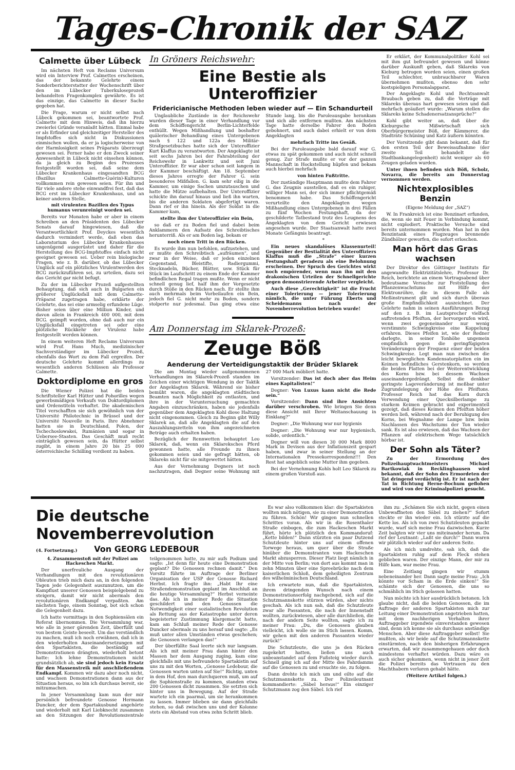Tages-Chronik der SAZ
Calmette über Lübeck
Im nächsten Heft von Reclams Universum wird ein Interview Prof. Calmettes erscheinen, das der bekannte Gelehrte einem Sonderberichterstatter der Wochenschrift über den im Lübecker Tuberkuloseprozeß behandelten Fragenkomplex gewährte. Es ist das einzige, das Calmette in dieser Sache gegeben hat.
Die Frage, warum er nicht selbst nach Lübeck gekommen sei, beantwortete Prof. Calmette mit dem Hinweis, daß ihn hierzu zweierlei Gründe veranlaßt hätten. Einmal habe er als Erfinder und gleichzeitiger Hersteller des Impfstoffes sich nicht in Diskussionen einmischen wollen, da er ja logischerweise von der Harmlosigkeit seines Präparats überzeugt gewesen sei. Ferner habe er den Zweck seiner Anwesenheit in Lübeck nicht einsehen können, da ja gleich zu Beginn des Prozesses festgestellt worden sei, daß seine dem Lübecker Krankenhaus eingesandten BCG (Bazillus Calmette-Guérin)-Kulturen vollkommen rein gewesen seien. Für ihn und für viele andere stehe einwandfrei fest, daß das BCG erst im Lübecker Krankenhaus, und an keiner anderen Stelle,
mit virulenten Bazillen des Typus humanus verunreinigt worden sei.
Bereits vor Monaten habe er aber in einem Schreiben an den Präsidenten des Lübecker Senats darauf hingewiesen, daß die Verantwortlichkeit Prof. Deyckes wesentlich dadurch vermindert werde, daß eben das Laboratorium des Lübecker Krankenhauses ungenügend ausgerüstet und daher für die Herstellung des BCG-Impfstoffes einfach nicht geeignet gewesen sei. Ueber rein biologische Fragen, wie z. B. darüber, ob das Lübecker Unglück auf ein plötzliches Virulentwerden des BCG zurückzuführen sei, zu urteilen, dazu sei das Gericht gar nicht befugt.
Zu der im Lübecker Prozeß aufgestellten Behauptung, daß sich auch in Bulgarien ein größerer Unglücksfall mit dem Calmette-Präparat zugetragen habe, erklärte der Gelehrte, das sei eine armselig erfundene Lüge. Bisher seien über eine Million Kinder, und davon allein in Frankreich 400 000, mit dem BCG. geimpft worden, ohne daß auch nur ein Unglücksfall eingetreten sei oder eine plötzliche Rückkehr der Virulenz habe festgestellt werden können.
In einem weiteren Heft Reclams Universum wird Prof. Hans Much, medizinischer Sachverständiger im Lübecker Prozeß, ebenfalls das Wort zu dem Fall ergreifen. Der deutsche Gelehrte kommt allerdings zu wesentlich anderen Schlüssen als Professor Calmette.
Doktordiplome en gros
Die Wiener Polizei hat die beiden Schriftsteller Karl Hütter und Pohorilles wegen gewerbsmäßigen Verkaufs von Doktordiplomen und Ordenstiteln verhaftet. Die akademischen Titel verschafften sie sich gewöhnlich von der Université Philotechnic in Brüssel und der Université Nouvelle in Paris. Ihre Abnehmer hatten sie in Deutschland, Polen, der Tschechoslowakei, Rumänien und sogar in Uebersee-Staaten. Das Geschäft muß recht einträglich gewesen sein, da Hütter selbst zugibt, in einem Jahre 20 bis 25 000 österreichische Schilling verdient zu haben.
In Gröners Reichswehr:
Eine Bestie als Unteroffizier
Fridericianische Methoden leben wieder auf — Ein Schandurteil
Unglaubliche Zustände in der Reichswehr wurden dieser Tage in einer Verhandlung vor dem Schöffengericht Berlin-Lichterfelde enthüllt. Wegen Mißhandlung und boshafter quälerischer Behandlung eines Untergebenen nach § 122 und 122a des Militär-Strafgesetzbuches hatte sich der Unteroffizier Kurt Klaffus zu verantworten. Der Angeklagte ist seit sechs Jahren bei der Fahrabteilung der Reichswehr in Lankwitz und seit Juni Unteroffizier. Er war aber schon seit langem in der Kammer beschäftigt. Am 18. September dieses Jahres erregte der Fahrer G. sein besonderes Mißfallen. G. kam sehr eilig in die Kammer, um einige Sachen umzutauschen und hatte die Mütze aufbehalten. Der Unteroffizier schickte ihn darauf hinaus und ließ ihn warten, bis die anderen Soldaten abgefertigt waren. Dann rief er ihn hinein. Als der Soldat in die Kammer kam,
stellte ihm der Unteroffizier ein Bein,
so daß er zu Boden fiel und dabei beim Anklammern den Aufsatz des Schreibtisches herunterriß. Als er am Boden lag, bekam er
noch einen Tritt in den Rücken.
Es wurde ihm nun befohlen, aufzustehen, und er mußte den Schreibtisch „aufräumen“, und zwar in der Weise, daß er jeden einzelnen Gegenstand, Bleistifte, Radiergummi, Stecknadeln, Bücher, Blätter, usw. Stück für Stück im Laufschritt zu einem Ende der Kammer befindlichen Regal tragen mußte. Wenn er nicht schnell genug lief, half ihm der Vorgesetzte durch Stöße in den Rücken nach. Er stellte ihm auch mehrmals beim Vorbeilaufen ein Bein, jedoch fiel G. nicht mehr zu Boden, sondern stolperte nur jedesmal. Das ging etwa eine Stunde lang, bis die Paroleausgabe herankam und sich alle entfernen mußten. Am nächsten Tage hatte derselbe Fahrer den Boden gebohnert, und auch dabei erhielt er von dem Angeklagten
mehrfach Tritte ins Gesäß.
Bei der Paroleausgabe bald darauf war G. etwas zu spät gekommen und auch nicht schnell genug. Zur Strafe mußte er vor der ganzen Mannschaft in Hockstellung hüpfen und bekam auch hierbei mehrfach
von hinten Fußtritte.
Der zuständige Hauptmann mußte dem Fahrer G. das Zeugnis ausstellen, daß es ein ruhiger, williger Mann sei, der sich immer pflichtgemäß benommen habe. Das Schöffengericht verurteilte den Angeklagten wegen Mißhandlung eines Untergebenen in drei Fällen zu fünf Wochen Festungshaft, da der geschilderte Tatbestand trotz des Leugnens des Angeklagten von dem Gericht erwiesen angesehen wurde. Der Staatsanwalt hatte zwei Monate Gefängnis beantragt.
*
Ein neues skandalöses Klassenurteil! Gegenüber der Bestialität des Unteroffiziers Klaffus muß die „Strafe“ einer kurzen Festungshaft geradezu als eine Belohnung erscheinen. Der Spruch des Gerichtes wirkt noch empörender, wenn man ihn mit den drakonischen Urteilen der Schnellgerichte gegen demonstrierende Arbeiter vergleicht.
Auch diese „Gerechtigkeit“ ist die Frucht einer Tolerierung — jener Tolerierung nämlich, die unter Führung Eberts und Scheidemanns nach der Novemberrevolution betrieben wurde!
Am Donnerstag im Sklarek-Prozeß:
Zeuge Böß
Aenderung der Verteidigungstaktik der Brüder Sklarek
Die am Montag wieder aufgenommenen Verhandlungen im Sklarek-Prozeß standen im Zeichen einer wichtigen Wendung in der Taktik der Angeklagten Sklarek. Während sie bisher bemüht waren, die angeklagten städtischen Beamten nach Möglichkeit zu entlasten, und ihre in der Voruntersuchung gemachten Angaben einzuschränken, haben sie jedenfalls gegenüber dem Angeklagten Kohl diese Haltung nicht eingenommen. Gleich zu Beginn gibt Willy Sklarek an, daß alle Angeklagten die auf den Auszahlungszetteln von ihm angezeichneten Beträge auch erhalten haben.
Bezüglich der Rennwetten behauptet Leo Sklarek, daß, wenn ein Sklareksches Pferd gewonnen hatte, alle Freunde zu ihnen gekommen seien und sie gefragt hätten, ob Sklareks nicht für sie mitgewettet hätten.
Aus der Vernehmung Degners ist noch nachzutragen, daß Degner seine Wohnung mit 27 000 Mark möbliert hatte.
Vorsitzender: Das ist doch aber das Heim eines Kapitalisten!“
Degner: Von Luxus kann nicht die Rede sein.“
Vorsitzender: Dann sind ihre Ansichten darüber verschroben. Wie bringen Sie denn diese Ansicht mit Ihrer Weltanschauung in Einklang?“
Degner: „Die Wohnung war nur hygienis
Degner: „Die Wohnung war nur hygienisch, solide, ordentlich.“
Degner will von diesen 30 000 Mark 8000 Mark in Devisen aus der Inflationszeit gespart haben, und zwar in seiner Stellung an der Internationalen Pressekorrespondenz!!! Den Rest hat angeblich seine Mutter ihm gegeben.
Bei der Vernehmung Kohls holt Leo Sklarek zu einem großen Vorstoß aus.
Er erklärt, der Kommunalpolitiker Kohl sei mit ihm gut befreundet gewesen und könne darüber Auskunft geben, daß Sklareks von Kieburg betrogen worden seien, einen großen Teil schlechter, unbrauchbarer Waren übernehmen mußten, ebenso den sehr kostspieligen Personalapparat.
Der Angeklagte Kohl und Rechtsanwalt Braubach geben zu, daß die Verträge mit Sklareks überaus hart gewesen seien und daß mehrfach geäußert wurde: „Warum stellen die Sklareks keine Schadenersatzansprüche?“
Kohl gibt weiter an, daß über die Kieburgsche Mißwirtschaft sich Oberbürgermeister Böß, der Kämmerer, die Stadträte Schüning und Katz äußern könnten.
Der Vorsitzende gibt dann bekannt, daß für den ersten Teil der Beweisaufnahme (der zweite Teil behandelt die Stadtbankangelegenheit) nicht weniger als 60 Zeugen geladen wurden.
Unter ihnen befinden sich Böß, Scholz, Novarra, die bereits am Donnerstag vernommen werden.
Nichtexplosibles Benzin
(Eigene Meldung der „SAZ“)
W. In Frankreich ist eine Benzinart erfunden, die, wenn sie mit Feuer in Verbindung kommt, nicht explodiert. Praktische Versuche sind bereits unternommen worden. Man hat in den Benzintank eines Flugzeuges brennende Zündhölzer geworfen, die sofort erloschen.
Man hört das Gras wachsen
Der Direktor des Göttinger Instituts für angewandte Elektrizitätslehre, Professor Dr. Reich, berichtete an einem Vortragsabend über bedeutsame Versuche zur Feststellung des Pflanzenwachstums mit Hilfe der Elektronröhre, die in diesem Falle als Meßinstrument gilt und sich durch überaus große Empfindlichkeit auszeichnet. Der Gelehrte nahm in seinen Ausführungen Bezug auf den z. B. im Lautsprecher vielfach auftretenden Pfeifton, der hervorgerufen wird, wenn zwei gegeneinander nur wenig verstimmte Schwingkreise eine Koppelung erfahren. Dieses Pfeifen ist, wie der Redner darlegte, in seiner Tonhöhe ungemein empfindlich gegen die geringfügigsten Veränderungen der Frequenz einer der beiden Schwingkreise. Legt man nun zwischen die leicht beweglichen Kondensatorplatten ein im Keimen befindliches Gerstenkorn, so werden die beiden Platten bei der Weiterentwicklung des Korns bzw. bei dessem Wachsen auseinandergedrängt. Selbst die denkbar geringste Lageveränderung ist meßbar unter Zugrundelegung der Höhe des Pfeiftons. Professor Reich hat das Korn durch Verwendung einer Quecksilberlampe zu starkem Keimen gebracht und experimentell gezeigt, daß dieses Keimen den Pfeifton höher werden ließ, während nach der Beruhigung des Korns, bei Wegnahme der Lampe bzw. beim Nachlassen des Wachstums der Ton wieder sank. Es ist also erwiesen, daß das Wachsen der Pflanzen auf elektrischem Wege tatsächlich hörbar ist.
Der Sohn als Täter?
Zu der Ermordung des Polizeihauptwachtmeisters Michael Bartkowiak in Recklinghausen wird bekannt, daß der Sohn des Ermordeten der Tat dringend verdächtig ist. Er ist nach der Tat in Richtung Herne-Bochum geflohen und wird von der Kriminalpolizei gesucht.
Die deutsche Novemberrevolution
(4. Fortsetzung.) Von GEORG LEDEBOUR
4. Zusammenstoß mit der Polizei am Hackeschen Markt.
Der unerfreuliche Ausgang der Verhandlungen mit den revolutionären Obleuten trieb mich dazu an, in den folgenden Tagen jede Gelegenheit auszunutzen, um die Kampflust unserer Genossen beispielgebend zu steigern, damit wir nicht abermals den revolutionären Endkampf verpaßten. Am nächsten Tage, einem Sonntag, bot sich schon die Gelegenheit dazu.
Ich hatte vormittags in den Sophiensälen ein Referat übernommen. Die Versammlung war, wie alle in jener gärenden Zeit, überfüllt und von bestem Geiste beseelt. Um das verständlich zu machen, muß ich noch erwähnen, daß ich in den wiederholten Auseinandersetzungen mit den Spartakisten, die beständig auf Demonstrationen drängten, wiederholt betont hatte: Ich lehne Demonstrationen nicht grundsätzlich ab, sie sind jedoch kein Ersatz für den Massenstreik mit anschließendem Endkampf. Kommen wir dazu aber noch nicht, und wachsen Demonstrationen dann aus der Situation heraus, so bin ich durchaus bereit, sie mitzumachen.
In jener Versammlung kam nun der mir persönlich befreundete Genosse Hermann Duncker, der dem Spartakusbund angehörte und wiederholt mit Karl Liebknecht zusammen an den Sitzungen der Revolutionszentrale teilgenommen hatte, zu mir aufs Podium und sagte: „Ist denn für heute eine Demonstration geplant? Die Genossen rechnen damit.“ Den Vorsitz führte im Auftrage der Berliner Organisation der USP der Genosse Richard Herbst. Ich fragte ihn: „Habt Ihr eine Straßendemonstration geplant im Anschluß an die heutige Versammlung?“ Herbst verneinte das. Als ich in meiner Rede die Situation geschildert und den Genossen die Notwendigkeit einer sozialistischen Revolution als Rettung aus der Katastrophe unter deren begeisterter Zustimmung klargemacht hatte, kam am Schluß meiner Rede der Genosse Duncker abermals zu uns herauf und sagte: „Es muß unter allen Umständen etwas geschehen; die Genossen verlangen das!“
Der überfüllte Saal leerte sich nur langsam. Als ich mit meiner Frau dann hinter den Massen her dem Ausgang zuging, kam eine gleichfalls mit uns befreundete Spartakistin auf uns zu mit den Worten, „Genosse Ledebour, die Genossen warten unten auf Sie!“ Richtig, unten in dem Hof, den man durchqueren muß, um auf die Sophienstraße zu kommen, standen etwa 200 Genossen dicht zusammen. Sie setzten sich hinter uns in Bewegung. Auf der Straße wartete ich ein paarmal, um sie herankommen zu lassen. Immer blieben sie dann gleichfalls stehen, so daß zwischen uns und der Kolonne stets ein Abstand von etwa zehn Schritt blieb.
Es war also vollkommen klar: die Spartakisten wollten mich nötigen, sie zu einer Demonstration zu führen. Schön! Wir gingen nun schnellen Schrittes voran. Als wir in die Rosenthaler Straße einbogen, die zum Hackeschen Markt führt, hörte ich plötzlich den Kommandoruf: „Kette bilden!“ Dann stürzten ein paar Dutzend Schutzleute hinter uns auf einem offenen Torwege heraus, um quer über die Straße hinüber die Demonstranten vom Hackeschen Markt abzusperren. Dieser Platz liegt nämlich in der Mitte von Berlin; von dort aus kommt man in zehn Minuten über eine Spreebrücke nach dem kaiserlichen Schloß, dem geheiligten Zentrum des wilhelminischen Deutschland.
Ich erwartete nun, daß die Spartakisten, ihrem dringenden Wunsch nach einem Demonstrationserfolg nachgebend, sich auf die Schutzmannskette stürzen würden, aber nichts geschah. Als ich nun sah, daß die Schutzleute zwar alle Passanten, die nach der Innenstadt wollten, zurückwiesen, aber alle durchließen, die nach der andern Seite wollten, sagte ich zu meiner Frau: „Du, die Genossen glauben vielleicht, ich wolle sie im Stich lassen. Komm, wir gehen mit den anderen Passanten wieder zurück!“
Die Schutzleute, die uns ja den Rücken zugekehrt hatten, ließen uns auch unbeanstandet auf dem Fußsteig wieder durch. Schnell ging ich auf der Mitte des Fahrdamms auf die Genossen zu und ersuchte sie, zu folgen.
Dann drehte ich mich um und eilte auf die Schutzmannskette zu. Der Polizeileutnant kommandierte: „Säbel heraus!“ Ein einziger Schutzmann zog den Säbel. Ich rief
ihm zu: „Schämen Sie sich nicht, gegen einen Unbewaffneten den Säbel zu ziehen?“ Sofort steckte er ihn wieder ein. Ich stürzte auf die Kette los. Als ich von zwei Schutzleuten gepackt wurde, warf sich meine Frau dazwischen. Kurze Zeit balgten wir vier uns miteinander herum. Da rief der Leutnant: „Laßt sie durch!“ Dann waren wir plötzlich wieder auf der anderen Seite.
Als ich mich umdrehte, sah ich, daß die Spartakisten ruhig auf dem Fleck stehen geblieben waren. Der einzige Mann, der mir zu Hilfe kam, war meine Frau.
Eine Zeitlang gingen wir stumm nebeneinander her. Dann sagte meine Frau: „Ich könnte vor Scham in die Erde sinken!“ Sie schämte sich der Genossen, die uns so schmählich im Stich gelassen hatten.
Nun möchte ich hier ausdrücklich betonen. Ich glaube nicht, daß die beiden Genossen, die im Auftrage der anderen Spartakisten mich zur Leitung einer Demonstration angetrieben hatten, mit dem nachherigen Verhalten ihrer Auftraggeber irgendwie einverstanden gewesen sind, denn ich kenne sie als durchaus anständige Menschen. Aber diese Auftraggeber selbst! Sie mußten, als wir beide auf die Schutzmannskette einstürmten, nach den bisherigen Erfahrungen erwarten, daß wir zusammengehauen oder doch mindestens verhaftet würden. Dazu wäre es auch sicher gekommen, wenn nicht in jener Zeit die Polizei bereits das Vertrauen zu den Machthabern verloren gehabt hätte.
(Weitere Artikel folgen.)